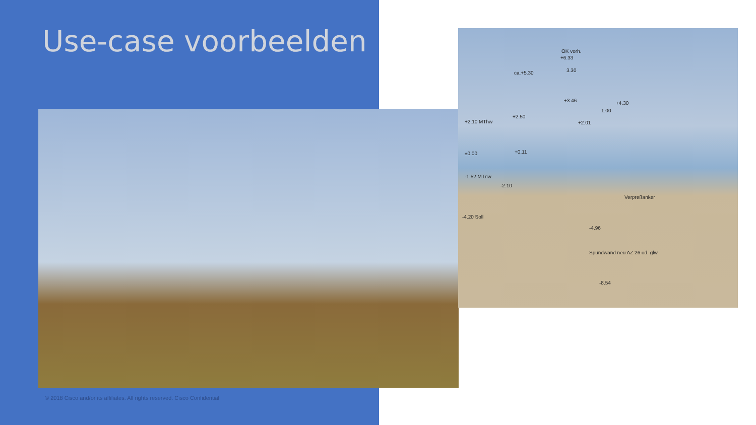Use-case voorbeelden
OK vorh.
+6.33
ca.+5.30 3.30
+4.30 +3.46
1.00
+2.50
+2.10 MThw +2.01
±0.00 +0.11
-1.52 MTnw
-2.10
-4.20 Soll
-4.96
-8.54
Verpreßanker
Spundwand neu AZ 26 od. glw.
© 2018 Cisco and/or its affiliates. All rights reserved. Cisco Confidential